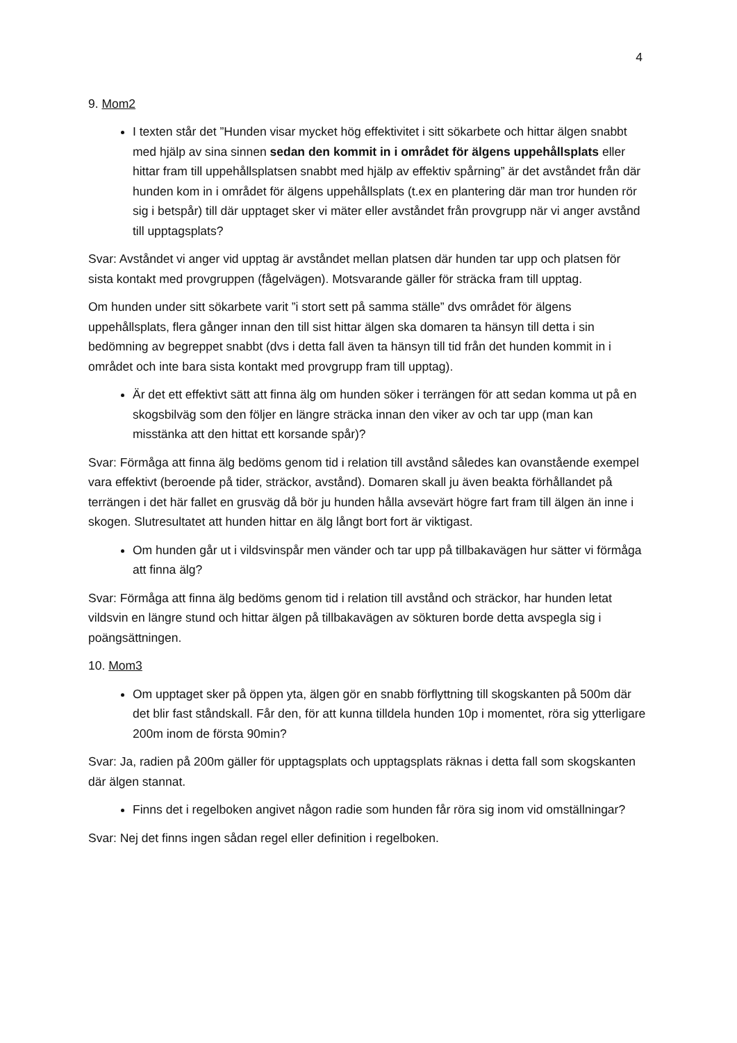4
9. Mom2
I texten står det ”Hunden visar mycket hög effektivitet i sitt sökarbete och hittar älgen snabbt med hjälp av sina sinnen sedan den kommit in i området för älgens uppehållsplats eller hittar fram till uppehållsplatsen snabbt med hjälp av effektiv spårning” är det avståndet från där hunden kom in i området för älgens uppehållsplats (t.ex en plantering där man tror hunden rör sig i betspår) till där upptaget sker vi mäter eller avståndet från provgrupp när vi anger avstånd till upptagsplats?
Svar: Avståndet vi anger vid upptag är avståndet mellan platsen där hunden tar upp och platsen för sista kontakt med provgruppen (fågelvägen). Motsvarande gäller för sträcka fram till upptag.
Om hunden under sitt sökarbete varit ”i stort sett på samma ställe” dvs området för älgens uppehållsplats, flera gånger innan den till sist hittar älgen ska domaren ta hänsyn till detta i sin bedömning av begreppet snabbt (dvs i detta fall även ta hänsyn till tid från det hunden kommit in i området och inte bara sista kontakt med provgrupp fram till upptag).
Är det ett effektivt sätt att finna älg om hunden söker i terrängen för att sedan komma ut på en skogsbilväg som den följer en längre sträcka innan den viker av och tar upp (man kan misstänka att den hittat ett korsande spår)?
Svar: Förmåga att finna älg bedöms genom tid i relation till avstånd således kan ovanstående exempel vara effektivt (beroende på tider, sträckor, avstånd). Domaren skall ju även beakta förhållandet på terrängen i det här fallet en grusväg då bör ju hunden hålla avsevärt högre fart fram till älgen än inne i skogen. Slutresultatet att hunden hittar en älg långt bort fort är viktigast.
Om hunden går ut i vildsvinspår men vänder och tar upp på tillbakavägen hur sätter vi förmåga att finna älg?
Svar: Förmåga att finna älg bedöms genom tid i relation till avstånd och sträckor, har hunden letat vildsvin en längre stund och hittar älgen på tillbakavägen av sökturen borde detta avspegla sig i poängsättningen.
10. Mom3
Om upptaget sker på öppen yta, älgen gör en snabb förflyttning till skogskanten på 500m där det blir fast ståndskall. Får den, för att kunna tilldela hunden 10p i momentet, röra sig ytterligare 200m inom de första 90min?
Svar: Ja, radien på 200m gäller för upptagsplats och upptagsplats räknas i detta fall som skogskanten där älgen stannat.
Finns det i regelboken angivet någon radie som hunden får röra sig inom vid omställningar?
Svar: Nej det finns ingen sådan regel eller definition i regelboken.